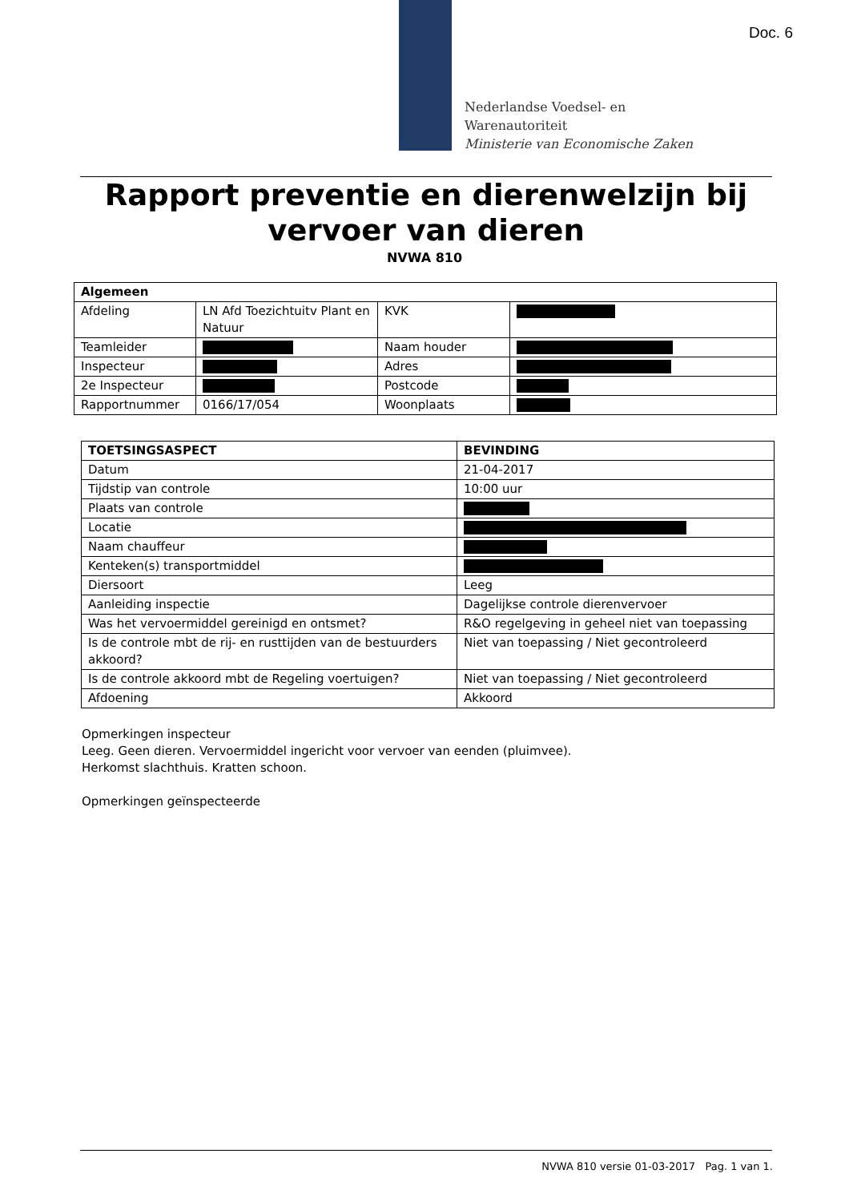Doc. 6
Nederlandse Voedsel- en
Warenautoriteit
Ministerie van Economische Zaken
Rapport preventie en dierenwelzijn bij vervoer van dieren
NVWA 810
| Algemeen | | | |
| --- | --- | --- | --- |
| Afdeling | LN Afd Toezichtuitv Plant en Natuur | KVK | |
| Teamleider | | Naam houder | |
| Inspecteur | | Adres | |
| 2e Inspecteur | | Postcode | |
| Rapportnummer | 0166/17/054 | Woonplaats | |
| TOETSINGSASPECT | BEVINDING |
| --- | --- |
| Datum | 21-04-2017 |
| Tijdstip van controle | 10:00 uur |
| Plaats van controle | |
| Locatie | |
| Naam chauffeur | |
| Kenteken(s) transportmiddel | |
| Diersoort | Leeg |
| Aanleiding inspectie | Dagelijkse controle dierenvervoer |
| Was het vervoermiddel gereinigd en ontsmet? | R&O regelgeving in geheel niet van toepassing |
| Is de controle mbt de rij- en rusttijden van de bestuurders akkoord? | Niet van toepassing / Niet gecontroleerd |
| Is de controle akkoord mbt de Regeling voertuigen? | Niet van toepassing / Niet gecontroleerd |
| Afdoening | Akkoord |
Opmerkingen inspecteur
Leeg. Geen dieren. Vervoermiddel ingericht voor vervoer van eenden (pluimvee).
Herkomst slachthuis. Kratten schoon.
Opmerkingen geïnspecteerde
NVWA 810 versie 01-03-2017 Pag. 1 van 1.